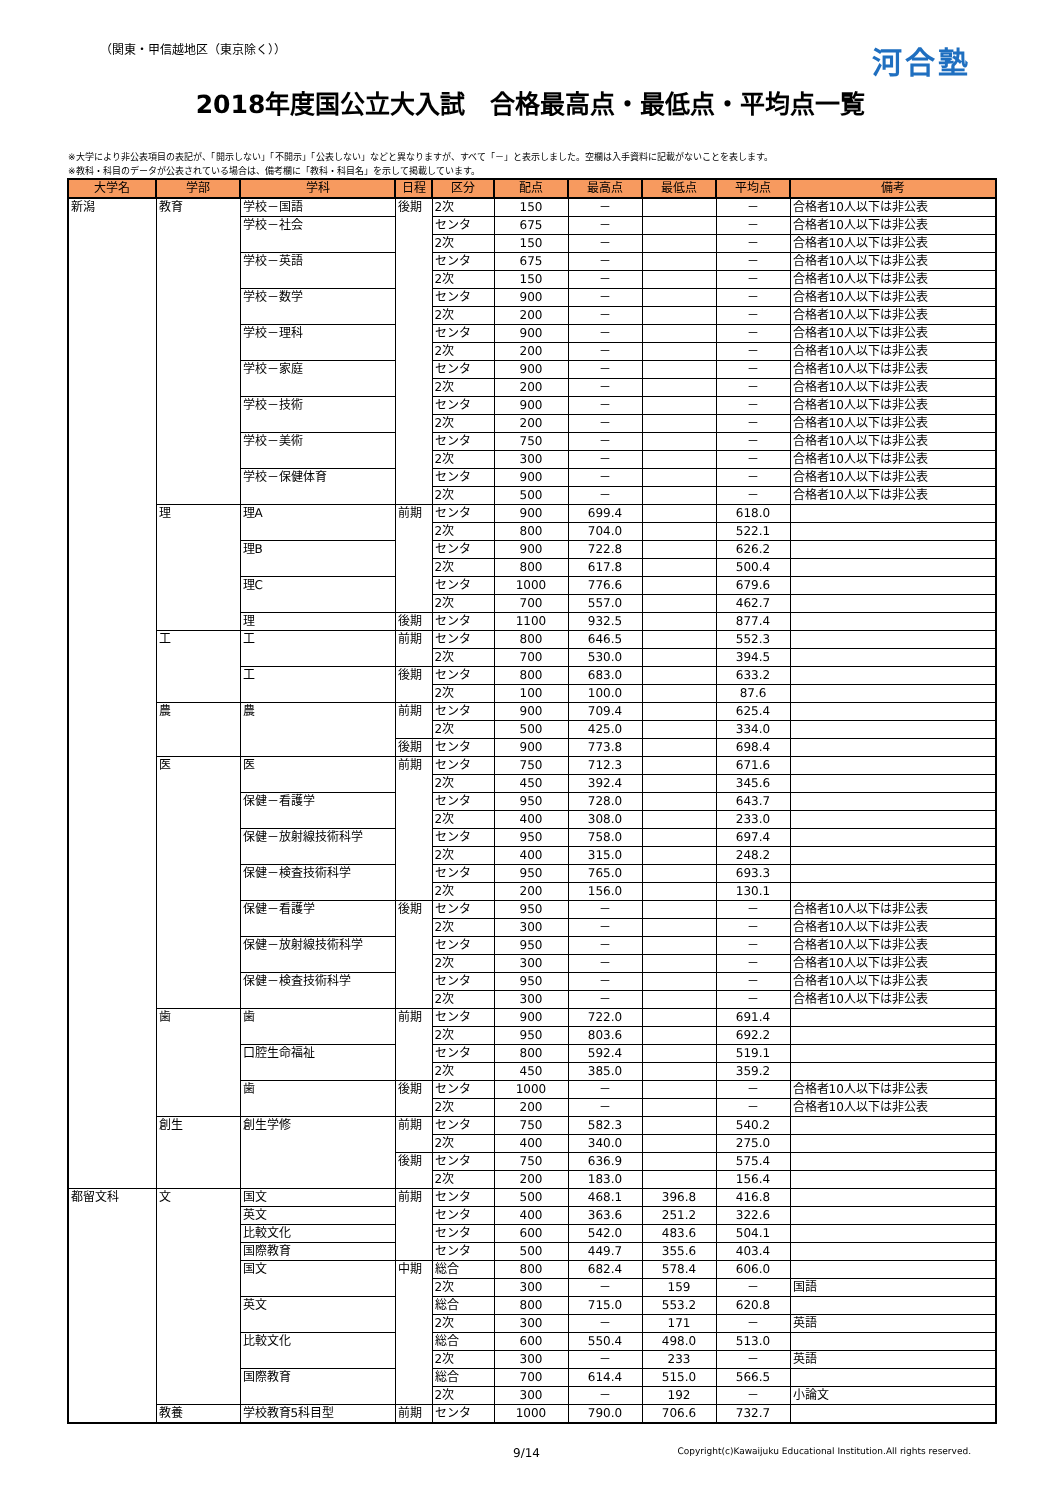（関東・甲信越地区（東京除く）） 河合塾
2018年度国公立大入試　合格最高点・最低点・平均点一覧
※大学により非公表項目の表記が、「開示しない」「不開示」「公表しない」などと異なりますが、すべて「－」と表示しました。空欄は入手資料に記載がないことを表します。
※教科・科目のデータが公表されている場合は、備考欄に「教科・科目名」を示して掲載しています。
| 大学名 | 学部 | 学科 | 日程 | 区分 | 配点 | 最高点 | 最低点 | 平均点 | 備考 |
| --- | --- | --- | --- | --- | --- | --- | --- | --- | --- |
| 新潟 | 教育 | 学校－国語 | 後期 | 2次 | 150 | － | | － | 合格者10人以下は非公表 |
| | | 学校－社会 | | センタ | 675 | － | | － | 合格者10人以下は非公表 |
| | | | | 2次 | 150 | － | | － | 合格者10人以下は非公表 |
| | | 学校－英語 | | センタ | 675 | － | | － | 合格者10人以下は非公表 |
| | | | | 2次 | 150 | － | | － | 合格者10人以下は非公表 |
| | | 学校－数学 | | センタ | 900 | － | | － | 合格者10人以下は非公表 |
| | | | | 2次 | 200 | － | | － | 合格者10人以下は非公表 |
| | | 学校－理科 | | センタ | 900 | － | | － | 合格者10人以下は非公表 |
| | | | | 2次 | 200 | － | | － | 合格者10人以下は非公表 |
| | | 学校－家庭 | | センタ | 900 | － | | － | 合格者10人以下は非公表 |
| | | | | 2次 | 200 | － | | － | 合格者10人以下は非公表 |
| | | 学校－技術 | | センタ | 900 | － | | － | 合格者10人以下は非公表 |
| | | | | 2次 | 200 | － | | － | 合格者10人以下は非公表 |
| | | 学校－美術 | | センタ | 750 | － | | － | 合格者10人以下は非公表 |
| | | | | 2次 | 300 | － | | － | 合格者10人以下は非公表 |
| | | 学校－保健体育 | | センタ | 900 | － | | － | 合格者10人以下は非公表 |
| | | | | 2次 | 500 | － | | － | 合格者10人以下は非公表 |
| | 理 | 理A | 前期 | センタ | 900 | 699.4 | | 618.0 | |
| | | | | 2次 | 800 | 704.0 | | 522.1 | |
| | | 理B | | センタ | 900 | 722.8 | | 626.2 | |
| | | | | 2次 | 800 | 617.8 | | 500.4 | |
| | | 理C | | センタ | 1000 | 776.6 | | 679.6 | |
| | | | | 2次 | 700 | 557.0 | | 462.7 | |
| | | 理 | 後期 | センタ | 1100 | 932.5 | | 877.4 | |
| | 工 | 工 | 前期 | センタ | 800 | 646.5 | | 552.3 | |
| | | | | 2次 | 700 | 530.0 | | 394.5 | |
| | | 工 | 後期 | センタ | 800 | 683.0 | | 633.2 | |
| | | | | 2次 | 100 | 100.0 | | 87.6 | |
| | 農 | 農 | 前期 | センタ | 900 | 709.4 | | 625.4 | |
| | | | | 2次 | 500 | 425.0 | | 334.0 | |
| | | | 後期 | センタ | 900 | 773.8 | | 698.4 | |
| | 医 | 医 | 前期 | センタ | 750 | 712.3 | | 671.6 | |
| | | | | 2次 | 450 | 392.4 | | 345.6 | |
| | | 保健－看護学 | | センタ | 950 | 728.0 | | 643.7 | |
| | | | | 2次 | 400 | 308.0 | | 233.0 | |
| | | 保健－放射線技術科学 | | センタ | 950 | 758.0 | | 697.4 | |
| | | | | 2次 | 400 | 315.0 | | 248.2 | |
| | | 保健－検査技術科学 | | センタ | 950 | 765.0 | | 693.3 | |
| | | | | 2次 | 200 | 156.0 | | 130.1 | |
| | | 保健－看護学 | 後期 | センタ | 950 | － | | － | 合格者10人以下は非公表 |
| | | | | 2次 | 300 | － | | － | 合格者10人以下は非公表 |
| | | 保健－放射線技術科学 | | センタ | 950 | － | | － | 合格者10人以下は非公表 |
| | | | | 2次 | 300 | － | | － | 合格者10人以下は非公表 |
| | | 保健－検査技術科学 | | センタ | 950 | － | | － | 合格者10人以下は非公表 |
| | | | | 2次 | 300 | － | | － | 合格者10人以下は非公表 |
| | 歯 | 歯 | 前期 | センタ | 900 | 722.0 | | 691.4 | |
| | | | | 2次 | 950 | 803.6 | | 692.2 | |
| | | 口腔生命福祉 | | センタ | 800 | 592.4 | | 519.1 | |
| | | | | 2次 | 450 | 385.0 | | 359.2 | |
| | | 歯 | 後期 | センタ | 1000 | － | | － | 合格者10人以下は非公表 |
| | | | | 2次 | 200 | － | | － | 合格者10人以下は非公表 |
| | 創生 | 創生学修 | 前期 | センタ | 750 | 582.3 | | 540.2 | |
| | | | | 2次 | 400 | 340.0 | | 275.0 | |
| | | | 後期 | センタ | 750 | 636.9 | | 575.4 | |
| | | | | 2次 | 200 | 183.0 | | 156.4 | |
| 都留文科 | 文 | 国文 | 前期 | センタ | 500 | 468.1 | 396.8 | 416.8 | |
| | | 英文 | | センタ | 400 | 363.6 | 251.2 | 322.6 | |
| | | 比較文化 | | センタ | 600 | 542.0 | 483.6 | 504.1 | |
| | | 国際教育 | | センタ | 500 | 449.7 | 355.6 | 403.4 | |
| | | 国文 | 中期 | 総合 | 800 | 682.4 | 578.4 | 606.0 | |
| | | | | 2次 | 300 | － | 159 | － | 国語 |
| | | 英文 | | 総合 | 800 | 715.0 | 553.2 | 620.8 | |
| | | | | 2次 | 300 | － | 171 | － | 英語 |
| | | 比較文化 | | 総合 | 600 | 550.4 | 498.0 | 513.0 | |
| | | | | 2次 | 300 | － | 233 | － | 英語 |
| | | 国際教育 | | 総合 | 700 | 614.4 | 515.0 | 566.5 | |
| | | | | 2次 | 300 | － | 192 | － | 小論文 |
| | 教養 | 学校教育5科目型 | 前期 | センタ | 1000 | 790.0 | 706.6 | 732.7 | |
9/14 Copyright(c)Kawaijuku Educational Institution.All rights reserved.